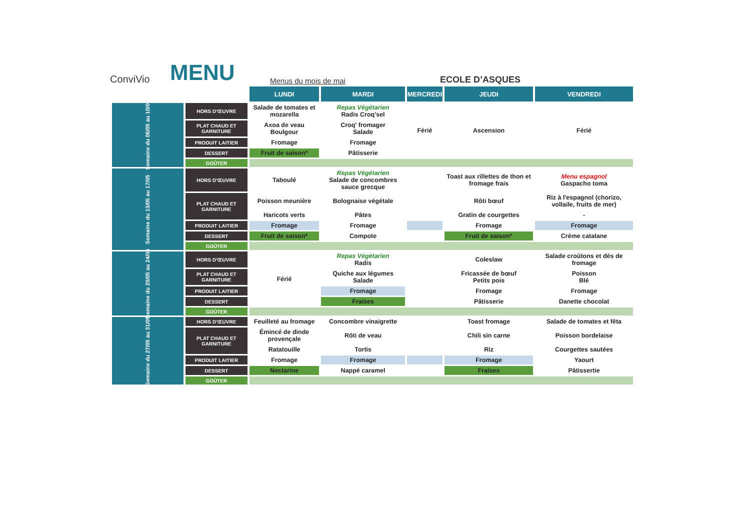ConviVio
MENU
Menus du mois de mai
ECOLE D’ASQUES
| | | LUNDI | MARDI | MERCREDI | JEUDI | VENDREDI |
| --- | --- | --- | --- | --- | --- | --- |
| Semaine du 06/05 au 10/05 | HORS D'ŒUVRE | Salade de tomates et mozarella | Repas Végétarien Radis Croq'sel | Férié | Ascension | Férié |
| | PLAT CHAUD ET GARNITURE | Axoa de veau Boulgour | Croq' fromager Salade | | | |
| | PRODUIT LAITIER | Fromage | Fromage | | | |
| | DESSERT | Fruit de saison* | Pâtisserie | | | |
| | GOÛTER | | | | | |
| Semaine du 13/05 au 17/05 | HORS D'ŒUVRE | Taboulé | Repas Végétarien Salade de concombres sauce grecque | | Toast aux rillettes de thon et fromage frais | Menu espagnol Gaspacho toma |
| | PLAT CHAUD ET GARNITURE | Poisson meunière | Bolognaise végétale | | Rôti bœuf | Riz à l'espagnol (chorizo, vollaile, fruits de mer) |
| | | Haricots verts | Pâtes | | Gratin de courgettes | - |
| | PRODUIT LAITIER | Fromage | Fromage | | Fromage | Fromage |
| | DESSERT | Fruit de saison* | Compote | | Fruit de saison* | Crème catalane |
| | GOÛTER | | | | | |
| Semaine du 20/05 au 24/05 | HORS D'ŒUVRE | Férié | Repas Végétarien Radis | | Coleslaw | Salade croûtons et dés de fromage |
| | PLAT CHAUD ET GARNITURE | | Quiche aux légumes Salade | | Fricassée de bœuf Petits pois | Poisson Blé |
| | PRODUIT LAITIER | | Fromage | | Fromage | Fromage |
| | DESSERT | | Fraises | | Pâtisserie | Danette chocolat |
| | GOÛTER | | | | | |
| Semaine du 27/05 au 31/05 | HORS D'ŒUVRE | Feuilleté au fromage | Concombre vinaigrette | | Toast fromage | Salade de tomates et fêta |
| | PLAT CHAUD ET GARNITURE | Émincé de dinde provençale | Rôti de veau | | Chili sin carne | Poisson bordelaise |
| | | Ratatouille | Tortis | | Riz | Courgettes sautées |
| | PRODUIT LAITIER | Fromage | Fromage | | Fromage | Yaourt |
| | DESSERT | Nectarine | Nappé caramel | | Fraises | Pâtissertie |
| | GOÛTER | | | | | |